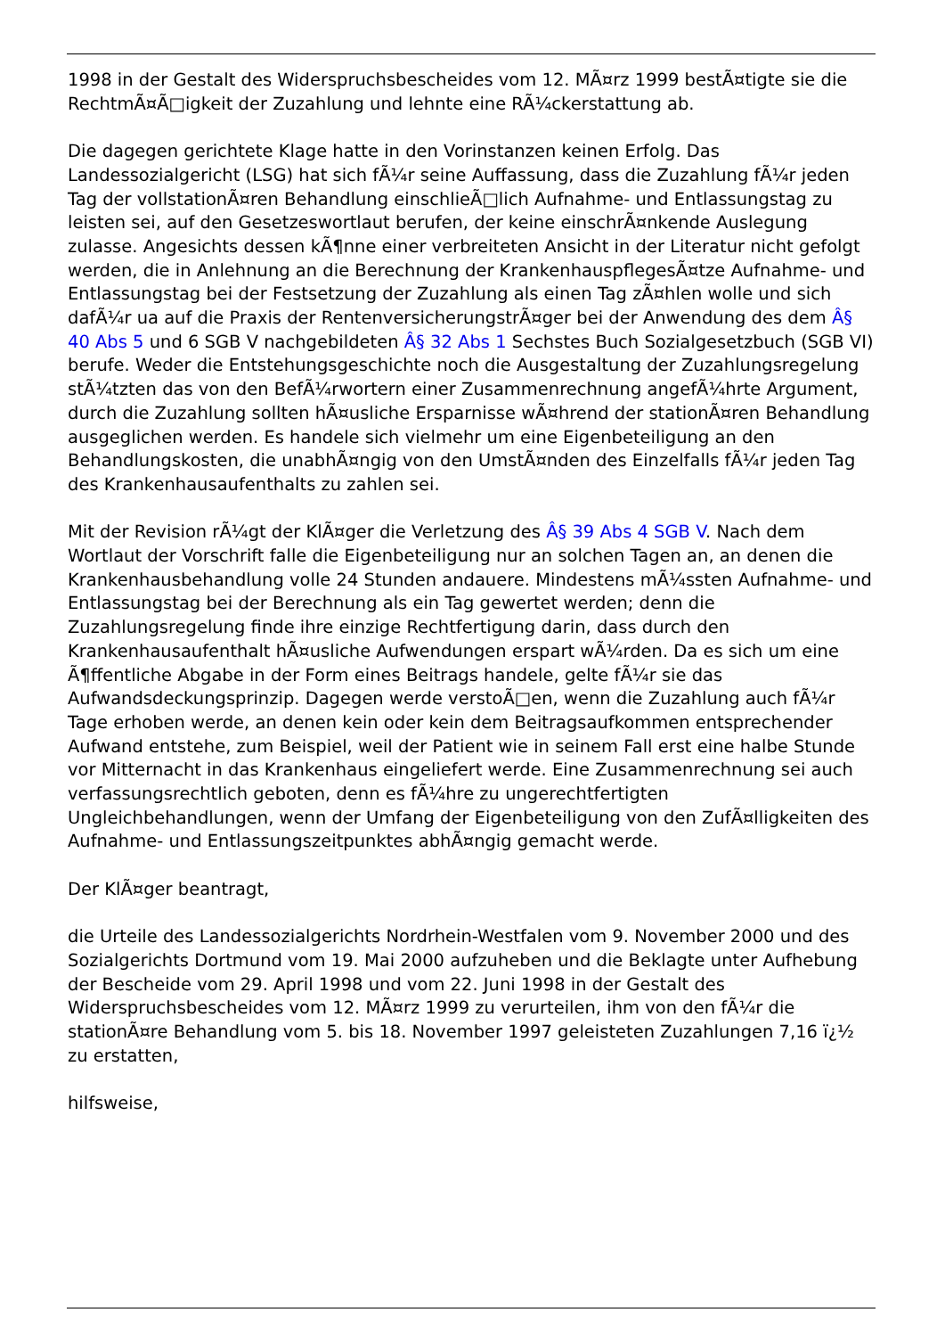1998 in der Gestalt des Widerspruchsbescheides vom 12. MÃ¤rz 1999 bestÃ¤tigte sie die RechtmÃ¤Ã□igkeit der Zuzahlung und lehnte eine RÃ¼ckerstattung ab.
Die dagegen gerichtete Klage hatte in den Vorinstanzen keinen Erfolg. Das Landessozialgericht (LSG) hat sich fÃ¼r seine Auffassung, dass die Zuzahlung fÃ¼r jeden Tag der vollstationÃ¤ren Behandlung einschlieÃ□lich Aufnahme- und Entlassungstag zu leisten sei, auf den Gesetzeswortlaut berufen, der keine einschrÃ¤nkende Auslegung zulasse. Angesichts dessen kÃ¶nne einer verbreiteten Ansicht in der Literatur nicht gefolgt werden, die in Anlehnung an die Berechnung der KrankenhauspflegesÃ¤tze Aufnahme- und Entlassungstag bei der Festsetzung der Zuzahlung als einen Tag zÃ¤hlen wolle und sich dafÃ¼r ua auf die Praxis der RentenversicherungstrÃ¤ger bei der Anwendung des dem Â§ 40 Abs 5 und 6 SGB V nachgebildeten Â§ 32 Abs 1 Sechstes Buch Sozialgesetzbuch (SGB VI) berufe. Weder die Entstehungsgeschichte noch die Ausgestaltung der Zuzahlungsregelung stÃ¼tzten das von den BefÃ¼rwortern einer Zusammenrechnung angefÃ¼hrte Argument, durch die Zuzahlung sollten hÃ¤usliche Ersparnisse wÃ¤hrend der stationÃ¤ren Behandlung ausgeglichen werden. Es handele sich vielmehr um eine Eigenbeteiligung an den Behandlungskosten, die unabhÃ¤ngig von den UmstÃ¤nden des Einzelfalls fÃ¼r jeden Tag des Krankenhausaufenthalts zu zahlen sei.
Mit der Revision rÃ¼gt der KlÃ¤ger die Verletzung des Â§ 39 Abs 4 SGB V. Nach dem Wortlaut der Vorschrift falle die Eigenbeteiligung nur an solchen Tagen an, an denen die Krankenhausbehandlung volle 24 Stunden andauere. Mindestens mÃ¼ssten Aufnahme- und Entlassungstag bei der Berechnung als ein Tag gewertet werden; denn die Zuzahlungsregelung finde ihre einzige Rechtfertigung darin, dass durch den Krankenhausaufenthalt hÃ¤usliche Aufwendungen erspart wÃ¼rden. Da es sich um eine Ã¶ffentliche Abgabe in der Form eines Beitrags handele, gelte fÃ¼r sie das Aufwandsdeckungsprinzip. Dagegen werde verstoÃ□en, wenn die Zuzahlung auch fÃ¼r Tage erhoben werde, an denen kein oder kein dem Beitragsaufkommen entsprechender Aufwand entstehe, zum Beispiel, weil der Patient wie in seinem Fall erst eine halbe Stunde vor Mitternacht in das Krankenhaus eingeliefert werde. Eine Zusammenrechnung sei auch verfassungsrechtlich geboten, denn es fÃ¼hre zu ungerechtfertigten Ungleichbehandlungen, wenn der Umfang der Eigenbeteiligung von den ZufÃ¤lligkeiten des Aufnahme- und Entlassungszeitpunktes abhÃ¤ngig gemacht werde.
Der KlÃ¤ger beantragt,
die Urteile des Landessozialgerichts Nordrhein-Westfalen vom 9. November 2000 und des Sozialgerichts Dortmund vom 19. Mai 2000 aufzuheben und die Beklagte unter Aufhebung der Bescheide vom 29. April 1998 und vom 22. Juni 1998 in der Gestalt des Widerspruchsbescheides vom 12. MÃ¤rz 1999 zu verurteilen, ihm von den fÃ¼r die stationÃ¤re Behandlung vom 5. bis 18. November 1997 geleisteten Zuzahlungen 7,16 ï¿½ zu erstatten,
hilfsweise,